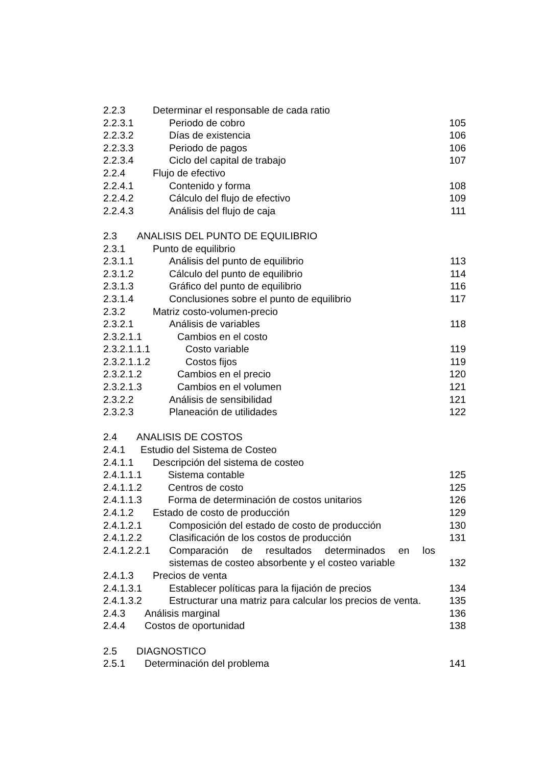2.2.3 Determinar el responsable de cada ratio
2.2.3.1 Periodo de cobro 105
2.2.3.2 Días de existencia 106
2.2.3.3 Periodo de pagos 106
2.2.3.4 Ciclo del capital de trabajo 107
2.2.4 Flujo de efectivo
2.2.4.1 Contenido y forma 108
2.2.4.2 Cálculo del flujo de efectivo 109
2.2.4.3 Análisis del flujo de caja 111
2.3 ANALISIS DEL PUNTO DE EQUILIBRIO
2.3.1 Punto de equilibrio
2.3.1.1 Análisis del punto de equilibrio 113
2.3.1.2 Cálculo del punto de equilibrio 114
2.3.1.3 Gráfico del punto de equilibrio 116
2.3.1.4 Conclusiones sobre el punto de equilibrio 117
2.3.2 Matriz costo-volumen-precio
2.3.2.1 Análisis de variables 118
2.3.2.1.1 Cambios en el costo
2.3.2.1.1.1 Costo variable 119
2.3.2.1.1.2 Costos fijos 119
2.3.2.1.2 Cambios en el precio 120
2.3.2.1.3 Cambios en el volumen 121
2.3.2.2 Análisis de sensibilidad 121
2.3.2.3 Planeación de utilidades 122
2.4 ANALISIS DE COSTOS
2.4.1 Estudio del Sistema de Costeo
2.4.1.1 Descripción del sistema de costeo
2.4.1.1.1 Sistema contable 125
2.4.1.1.2 Centros de costo 125
2.4.1.1.3 Forma de determinación de costos unitarios 126
2.4.1.2 Estado de costo de producción 129
2.4.1.2.1 Composición del estado de costo de producción 130
2.4.1.2.2 Clasificación de los costos de producción 131
2.4.1.2.2.1 Comparación de resultados determinados en los
sistemas de costeo absorbente y el costeo variable 132
2.4.1.3 Precios de venta
2.4.1.3.1 Establecer políticas para la fijación de precios 134
2.4.1.3.2 Estructurar una matriz para calcular los precios de venta. 135
2.4.3 Análisis marginal 136
2.4.4 Costos de oportunidad 138
2.5 DIAGNOSTICO
2.5.1 Determinación del problema 141